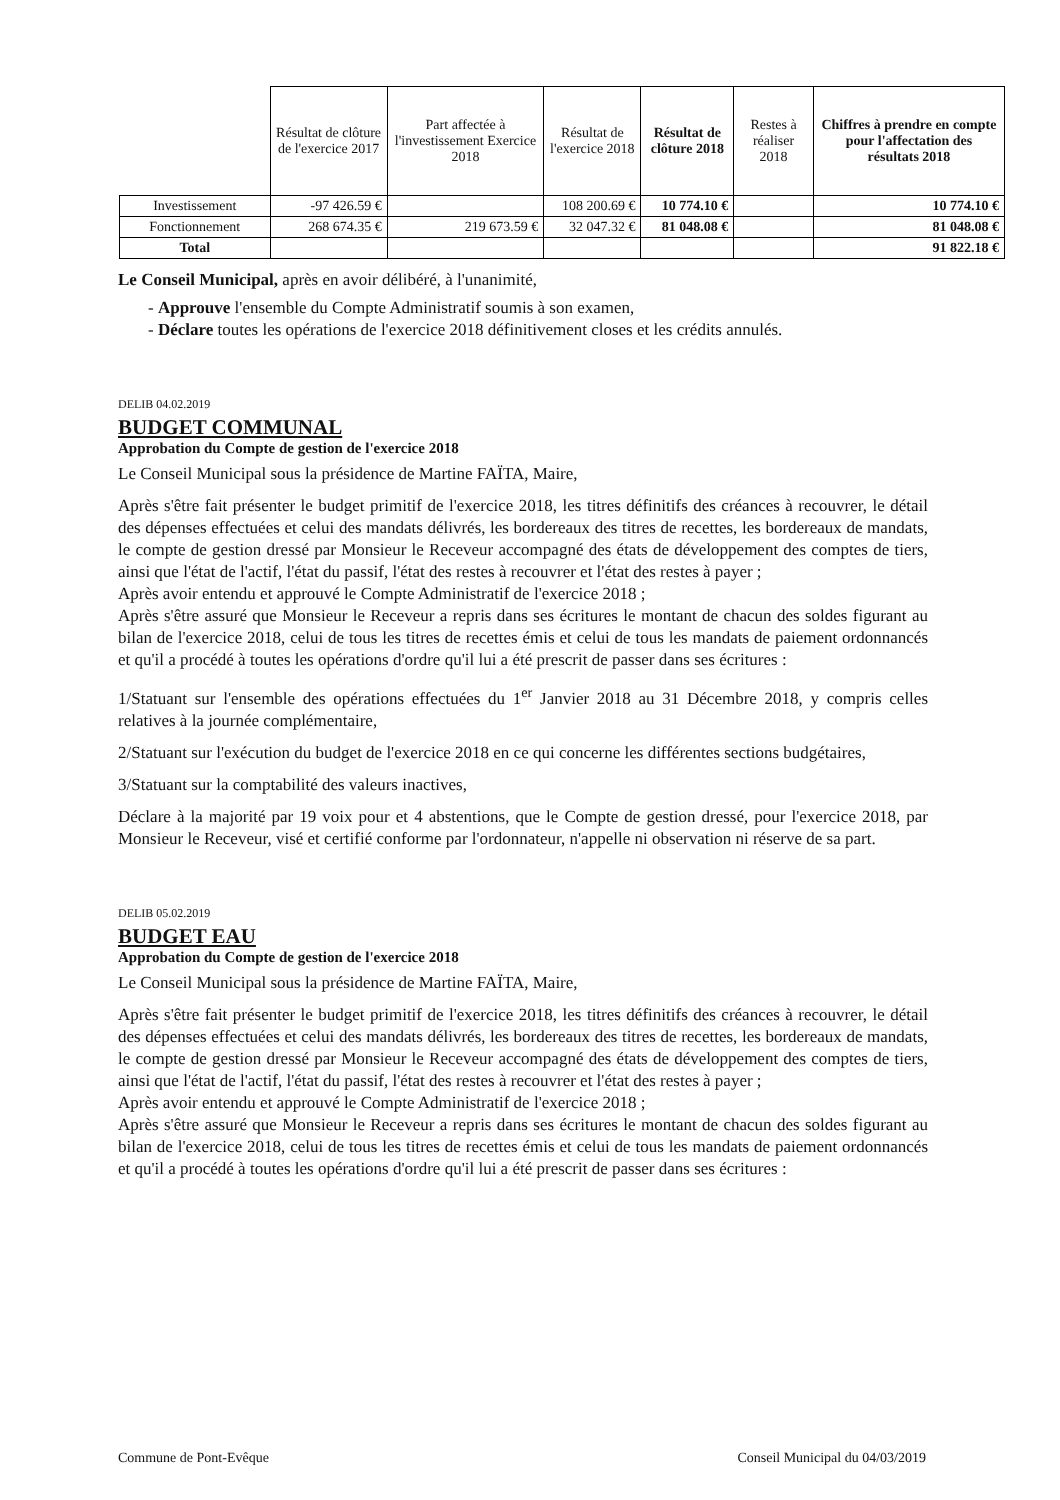| | Résultat de clôture de l'exercice 2017 | Part affectée à l'investissement Exercice 2018 | Résultat de l'exercice 2018 | Résultat de clôture 2018 | Restes à réaliser 2018 | Chiffres à prendre en compte pour l'affectation des résultats 2018 |
| --- | --- | --- | --- | --- | --- | --- |
| Investissement | -97 426.59 € | | 108 200.69 € | 10 774.10 € | | 10 774.10 € |
| Fonctionnement | 268 674.35 € | 219 673.59 € | 32 047.32 € | 81 048.08 € | | 81 048.08 € |
| Total | | | | | | 91 822.18 € |
Le Conseil Municipal, après en avoir délibéré, à l'unanimité,
- Approuve l'ensemble du Compte Administratif soumis à son examen,
- Déclare toutes les opérations de l'exercice 2018 définitivement closes et les crédits annulés.
DELIB 04.02.2019
BUDGET COMMUNAL
Approbation du Compte de gestion de l'exercice 2018
Le Conseil Municipal sous la présidence de Martine FAÏTA, Maire,
Après s'être fait présenter le budget primitif de l'exercice 2018, les titres définitifs des créances à recouvrer, le détail des dépenses effectuées et celui des mandats délivrés, les bordereaux des titres de recettes, les bordereaux de mandats, le compte de gestion dressé par Monsieur le Receveur accompagné des états de développement des comptes de tiers, ainsi que l'état de l'actif, l'état du passif, l'état des restes à recouvrer et l'état des restes à payer ;
Après avoir entendu et approuvé le Compte Administratif de l'exercice 2018 ;
Après s'être assuré que Monsieur le Receveur a repris dans ses écritures le montant de chacun des soldes figurant au bilan de l'exercice 2018, celui de tous les titres de recettes émis et celui de tous les mandats de paiement ordonnancés et qu'il a procédé à toutes les opérations d'ordre qu'il lui a été prescrit de passer dans ses écritures :
1/Statuant sur l'ensemble des opérations effectuées du 1<sup>er</sup> Janvier 2018 au 31 Décembre 2018, y compris celles relatives à la journée complémentaire,
2/Statuant sur l'exécution du budget de l'exercice 2018 en ce qui concerne les différentes sections budgétaires,
3/Statuant sur la comptabilité des valeurs inactives,
Déclare à la majorité par 19 voix pour et 4 abstentions, que le Compte de gestion dressé, pour l'exercice 2018, par Monsieur le Receveur, visé et certifié conforme par l'ordonnateur, n'appelle ni observation ni réserve de sa part.
DELIB 05.02.2019
BUDGET EAU
Approbation du Compte de gestion de l'exercice 2018
Le Conseil Municipal sous la présidence de Martine FAÏTA, Maire,
Après s'être fait présenter le budget primitif de l'exercice 2018, les titres définitifs des créances à recouvrer, le détail des dépenses effectuées et celui des mandats délivrés, les bordereaux des titres de recettes, les bordereaux de mandats, le compte de gestion dressé par Monsieur le Receveur accompagné des états de développement des comptes de tiers, ainsi que l'état de l'actif, l'état du passif, l'état des restes à recouvrer et l'état des restes à payer ;
Après avoir entendu et approuvé le Compte Administratif de l'exercice 2018 ;
Après s'être assuré que Monsieur le Receveur a repris dans ses écritures le montant de chacun des soldes figurant au bilan de l'exercice 2018, celui de tous les titres de recettes émis et celui de tous les mandats de paiement ordonnancés et qu'il a procédé à toutes les opérations d'ordre qu'il lui a été prescrit de passer dans ses écritures :
Commune de Pont-Evêque Conseil Municipal du 04/03/2019